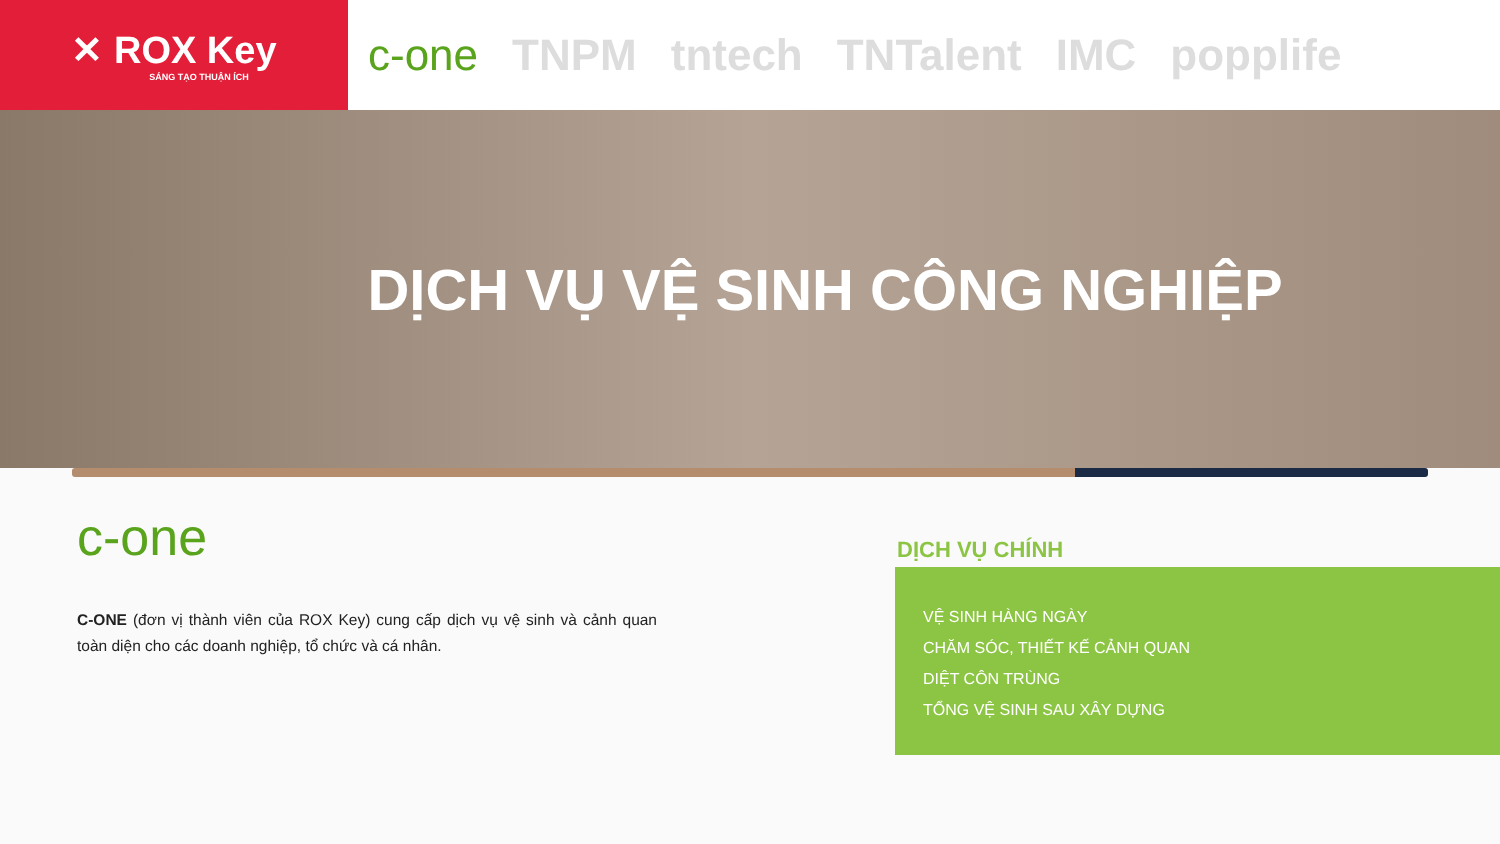✕ ROX Key
SÁNG TẠO THUẬN ÍCH
c-one TNPM tntech TNTalent IMC popplife
DỊCH VỤ VỆ SINH CÔNG NGHIỆP
c-one
C-ONE (đơn vị thành viên của ROX Key) cung cấp dịch vụ vệ sinh và cảnh quan toàn diện cho các doanh nghiệp, tổ chức và cá nhân.
DỊCH VỤ CHÍNH
VỆ SINH HÀNG NGÀY
CHĂM SÓC, THIẾT KẾ CẢNH QUAN
DIỆT CÔN TRÙNG
TỔNG VỆ SINH SAU XÂY DỰNG